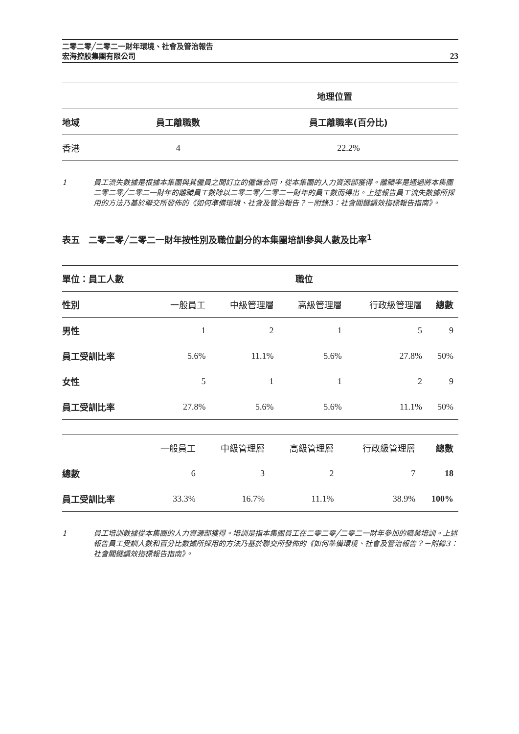二零二零╱二零二一財年環境、社會及管治報告
宏海控股集團有限公司
23
| | 地理位置 | |
| 地域 | 員工離職數 | 員工離職率(百分比) |
| 香港 | 4 | 22.2% |
1 員工流失數據是根據本集團與其僱員之間訂立的僱傭合同，從本集團的人力資源部獲得。離職率是通過將本集團二零二零╱二零二一財年的離職員工數除以二零二零╱二零二一財年的員工數而得出。上述報告員工流失數據所採用的方法乃基於聯交所發佈的《如何準備環境、社會及管治報告？－附錄3：社會關鍵績效指標報告指南》。
表五　二零二零╱二零二一財年按性別及職位劃分的本集團培訓參與人數及比率<sup>1</sup>
| 單位：員工人數 | 職位 | | | | |
| --- | --- | --- | --- | --- | --- |
| 性別 | 一般員工 | 中級管理層 | 高級管理層 | 行政級管理層 | 總數 |
| 男性 | 1 | 2 | 1 | 5 | 9 |
| 員工受訓比率 | 5.6% | 11.1% | 5.6% | 27.8% | 50% |
| 女性 | 5 | 1 | 1 | 2 | 9 |
| 員工受訓比率 | 27.8% | 5.6% | 5.6% | 11.1% | 50% |
| | 一般員工 | 中級管理層 | 高級管理層 | 行政級管理層 | 總數 |
| 總數 | 6 | 3 | 2 | 7 | 18 |
| 員工受訓比率 | 33.3% | 16.7% | 11.1% | 38.9% | 100% |
1 員工培訓數據從本集團的人力資源部獲得。培訓是指本集團員工在二零二零╱二零二一財年參加的職業培訓。上述報告員工受訓人數和百分比數據所採用的方法乃基於聯交所發佈的《如何準備環境、社會及管治報告？－附錄3：社會關鍵績效指標報告指南》。